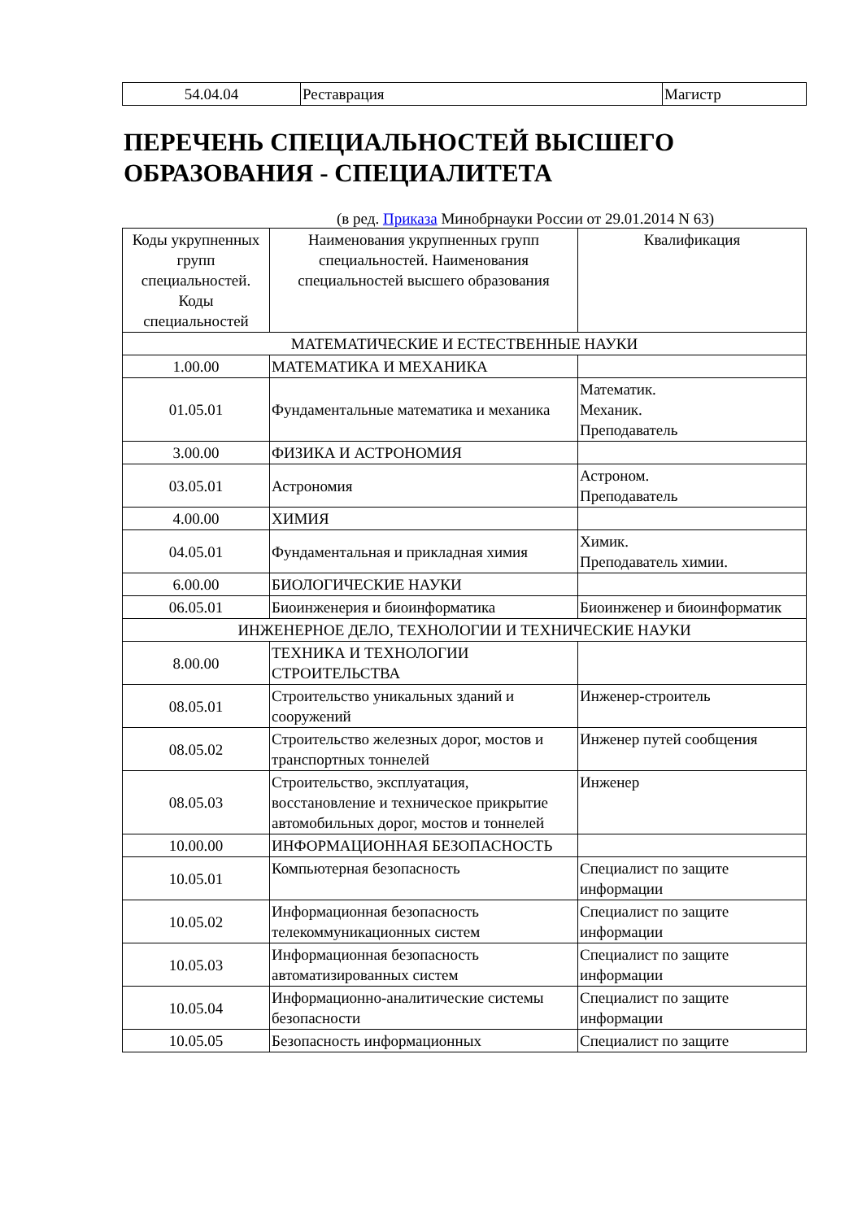| 54.04.04 | Реставрация | Магистр |
ПЕРЕЧЕНЬ СПЕЦИАЛЬНОСТЕЙ ВЫСШЕГО ОБРАЗОВАНИЯ - СПЕЦИАЛИТЕТА
(в ред. Приказа Минобрнауки России от 29.01.2014 N 63)
| Коды укрупненных групп специальностей. Коды специальностей | Наименования укрупненных групп специальностей. Наименования специальностей высшего образования | Квалификация |
| --- | --- | --- |
| МАТЕМАТИЧЕСКИЕ И ЕСТЕСТВЕННЫЕ НАУКИ | | |
| 1.00.00 | МАТЕМАТИКА И МЕХАНИКА | |
| 01.05.01 | Фундаментальные математика и механика | Математик. Механик. Преподаватель |
| 3.00.00 | ФИЗИКА И АСТРОНОМИЯ | |
| 03.05.01 | Астрономия | Астроном. Преподаватель |
| 4.00.00 | ХИМИЯ | |
| 04.05.01 | Фундаментальная и прикладная химия | Химик. Преподаватель химии. |
| 6.00.00 | БИОЛОГИЧЕСКИЕ НАУКИ | |
| 06.05.01 | Биоинженерия и биоинформатика | Биоинженер и биоинформатик |
| ИНЖЕНЕРНОЕ ДЕЛО, ТЕХНОЛОГИИ И ТЕХНИЧЕСКИЕ НАУКИ | | |
| 8.00.00 | ТЕХНИКА И ТЕХНОЛОГИИ СТРОИТЕЛЬСТВА | |
| 08.05.01 | Строительство уникальных зданий и сооружений | Инженер-строитель |
| 08.05.02 | Строительство железных дорог, мостов и транспортных тоннелей | Инженер путей сообщения |
| 08.05.03 | Строительство, эксплуатация, восстановление и техническое прикрытие автомобильных дорог, мостов и тоннелей | Инженер |
| 10.00.00 | ИНФОРМАЦИОННАЯ БЕЗОПАСНОСТЬ | |
| 10.05.01 | Компьютерная безопасность | Специалист по защите информации |
| 10.05.02 | Информационная безопасность телекоммуникационных систем | Специалист по защите информации |
| 10.05.03 | Информационная безопасность автоматизированных систем | Специалист по защите информации |
| 10.05.04 | Информационно-аналитические системы безопасности | Специалист по защите информации |
| 10.05.05 | Безопасность информационных | Специалист по защите |